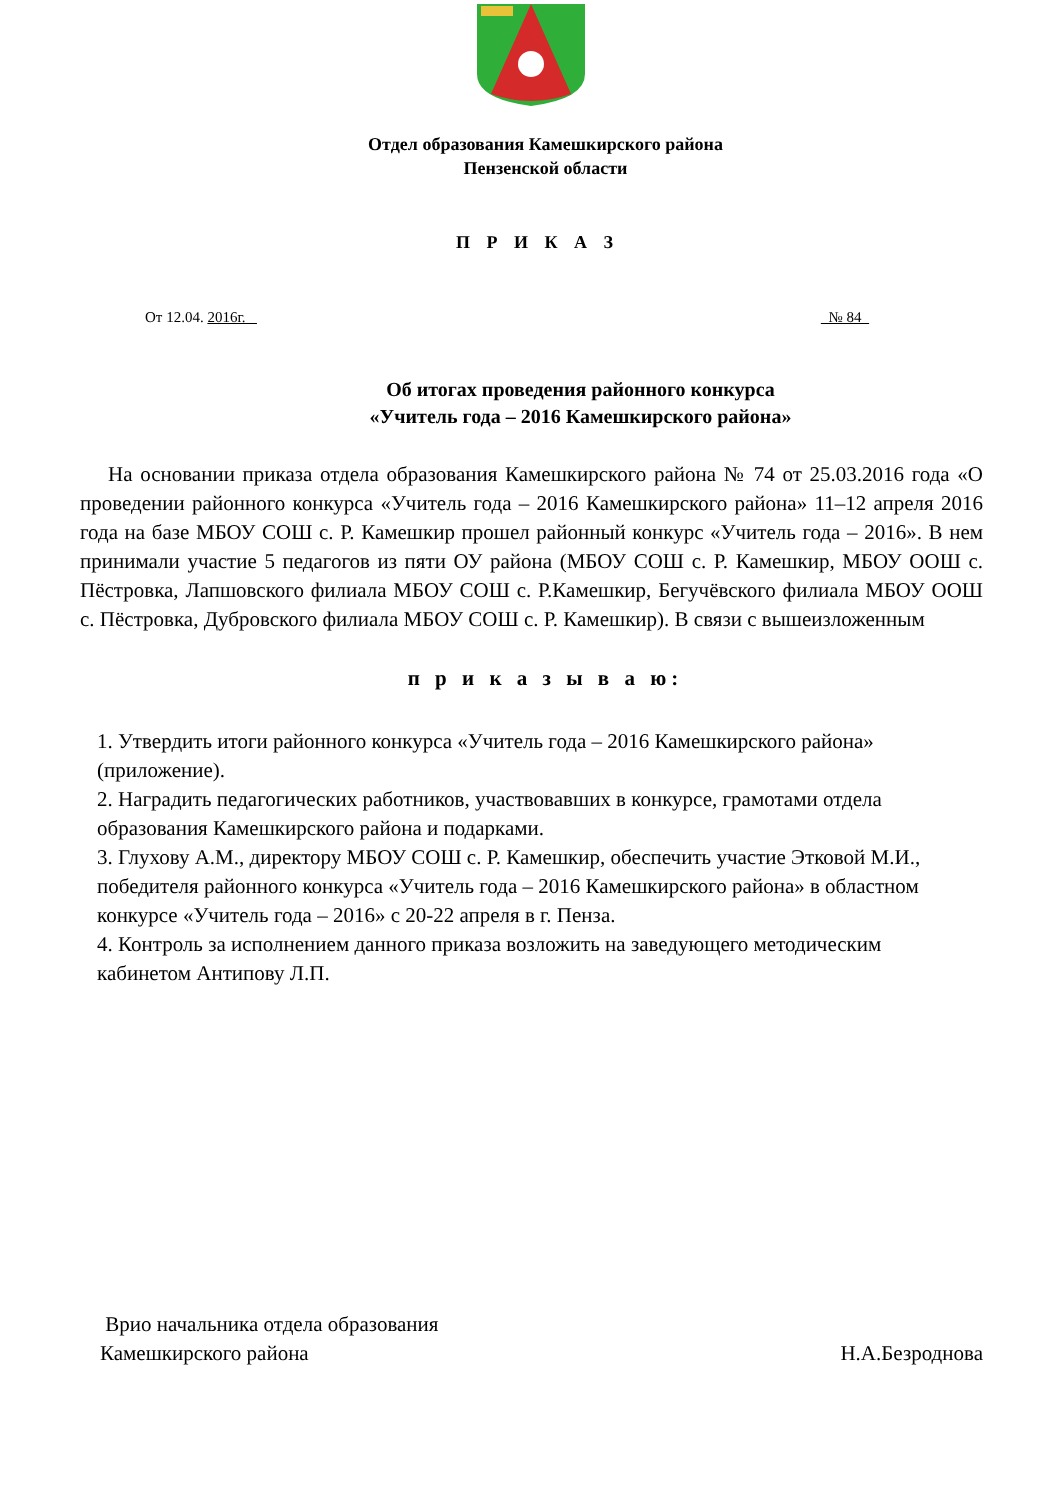Отдел образования Камешкирского района
Пензенской области
П Р И К А З
От 12.04. 2016г. _ _№ 84_
Об итогах проведения районного конкурса
«Учитель года – 2016 Камешкирского района»
На основании приказа отдела образования Камешкирского района № 74 от 25.03.2016 года «О проведении районного конкурса «Учитель года – 2016 Камешкирского района» 11–12 апреля 2016 года на базе МБОУ СОШ с. Р. Камешкир прошел районный конкурс «Учитель года – 2016». В нем принимали участие 5 педагогов из пяти ОУ района (МБОУ СОШ с. Р. Камешкир, МБОУ ООШ с. Пёстровка, Лапшовского филиала МБОУ СОШ с. Р.Камешкир, Бегучёвского филиала МБОУ ООШ с. Пёстровка, Дубровского филиала МБОУ СОШ с. Р. Камешкир). В связи с вышеизложенным
п р и к а з ы в а ю:
1. Утвердить итоги районного конкурса «Учитель года – 2016 Камешкирского района» (приложение).
2. Наградить педагогических работников, участвовавших в конкурсе, грамотами отдела образования Камешкирского района и подарками.
3. Глухову А.М., директору МБОУ СОШ с. Р. Камешкир, обеспечить участие Этковой М.И., победителя районного конкурса «Учитель года – 2016 Камешкирского района» в областном конкурсе «Учитель года – 2016» с 20-22 апреля в г. Пенза.
4. Контроль за исполнением данного приказа возложить на заведующего методическим кабинетом Антипову Л.П.
Врио начальника отдела образования
Камешкирского района Н.А.Безроднова